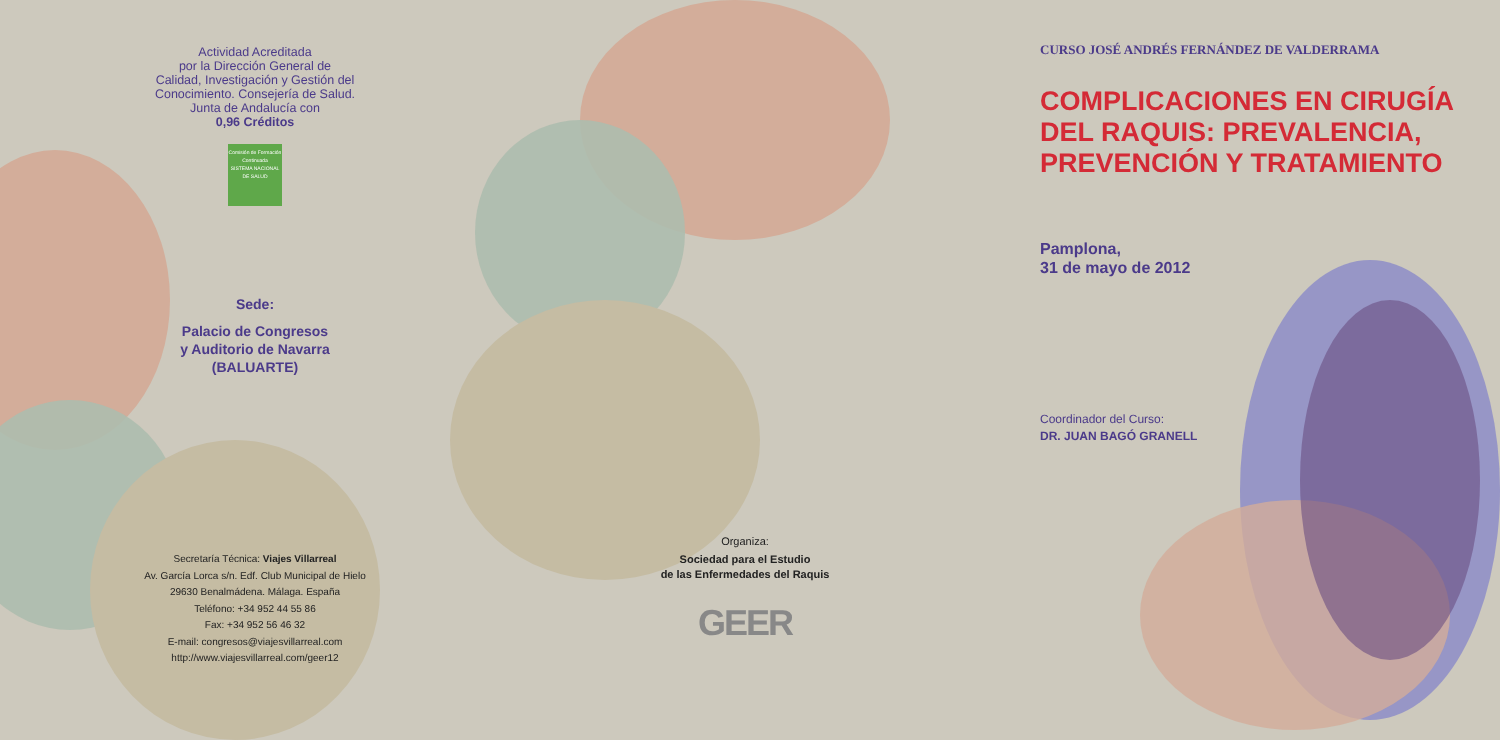Actividad Acreditada
por la Dirección General de
Calidad, Investigación y Gestión del
Conocimiento. Consejería de Salud.
Junta de Andalucía con
0,96 Créditos
Comisión de Formación Continuada
SISTEMA NACIONAL DE SALUD
Sede:
Palacio de Congresos
y Auditorio de Navarra
(BALUARTE)
Secretaría Técnica: Viajes Villarreal
Av. García Lorca s/n. Edf. Club Municipal de Hielo
29630 Benalmádena. Málaga. España
Teléfono: +34 952 44 55 86
Fax: +34 952 56 46 32
E-mail: congresos@viajesvillarreal.com
http://www.viajesvillarreal.com/geer12
Organiza:
Sociedad para el Estudio
de las Enfermedades del Raquis
GEER
CURSO JOSÉ ANDRÉS FERNÁNDEZ DE VALDERRAMA
COMPLICACIONES EN CIRUGÍA
DEL RAQUIS: PREVALENCIA,
PREVENCIÓN Y TRATAMIENTO
Pamplona,
31 de mayo de 2012
Coordinador del Curso:
DR. JUAN BAGÓ GRANELL